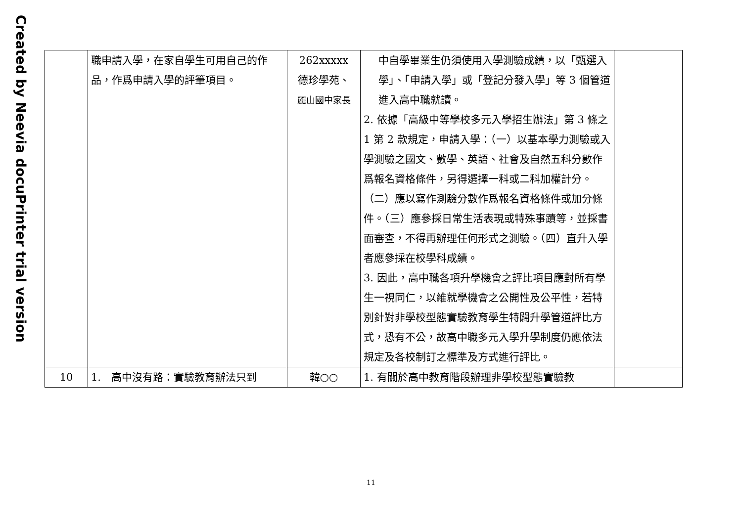Created by Neevia docuPrinter trial version
| | 職申請入學，在家自學生可用自己的作品，作爲申請入學的評筆項目。 | 262xxxxx 德珍學苑、 麗山國中家長 | 中自學畢業生仍須使用入學測驗成績，以「甄選入學」、「申請入學」或「登記分發入學」等 3 個管道進入高中職就讀。 2. 依據「高級中等學校多元入學招生辦法」第 3 條之 1 第 2 款規定，申請入學：（一）以基本學力測驗或入學測驗之國文、數學、英語、社會及自然五科分數作爲報名資格條件，另得選擇一科或二科加權計分。（二）應以寫作測驗分數作爲報名資格條件或加分條件。（三）應參採日常生活表現或特殊事蹟等，並採書面審查，不得再辦理任何形式之測驗。（四）直升入學者應參採在校學科成績。 3. 因此，高中職各項升學機會之評比項目應對所有學生一視同仁，以維就學機會之公開性及公平性，若特別針對非學校型態實驗教育學生特闢升學管道評比方式，恐有不公，故高中職多元入學升學制度仍應依法規定及各校制訂之標準及方式進行評比。 | |
| 10 | 1. 高中沒有路：實驗教育辦法只到 | 韓○○ | 1. 有關於高中教育階段辦理非學校型態實驗教 | |
11